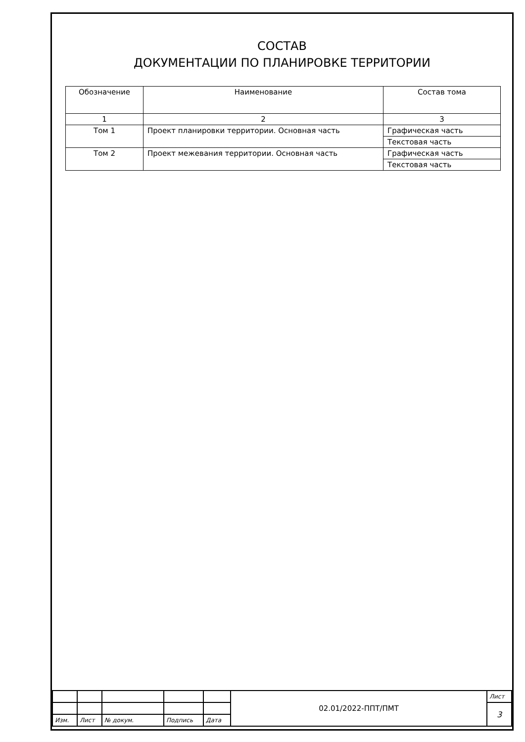СОСТАВ
ДОКУМЕНТАЦИИ ПО ПЛАНИРОВКЕ ТЕРРИТОРИИ
| Обозначение | Наименование | Состав тома |
| --- | --- | --- |
| 1 | 2 | 3 |
| Том 1 | Проект планировки территории. Основная часть | Графическая часть |
| | | Текстовая часть |
| Том 2 | Проект межевания территории. Основная часть | Графическая часть |
| | | Текстовая часть |
| | | | | | 02.01/2022-ППТ/ПМТ | Лист |
| | | | | | | 3 |
| Изм. | Лист | № докум. | Подпись | Дата | | |